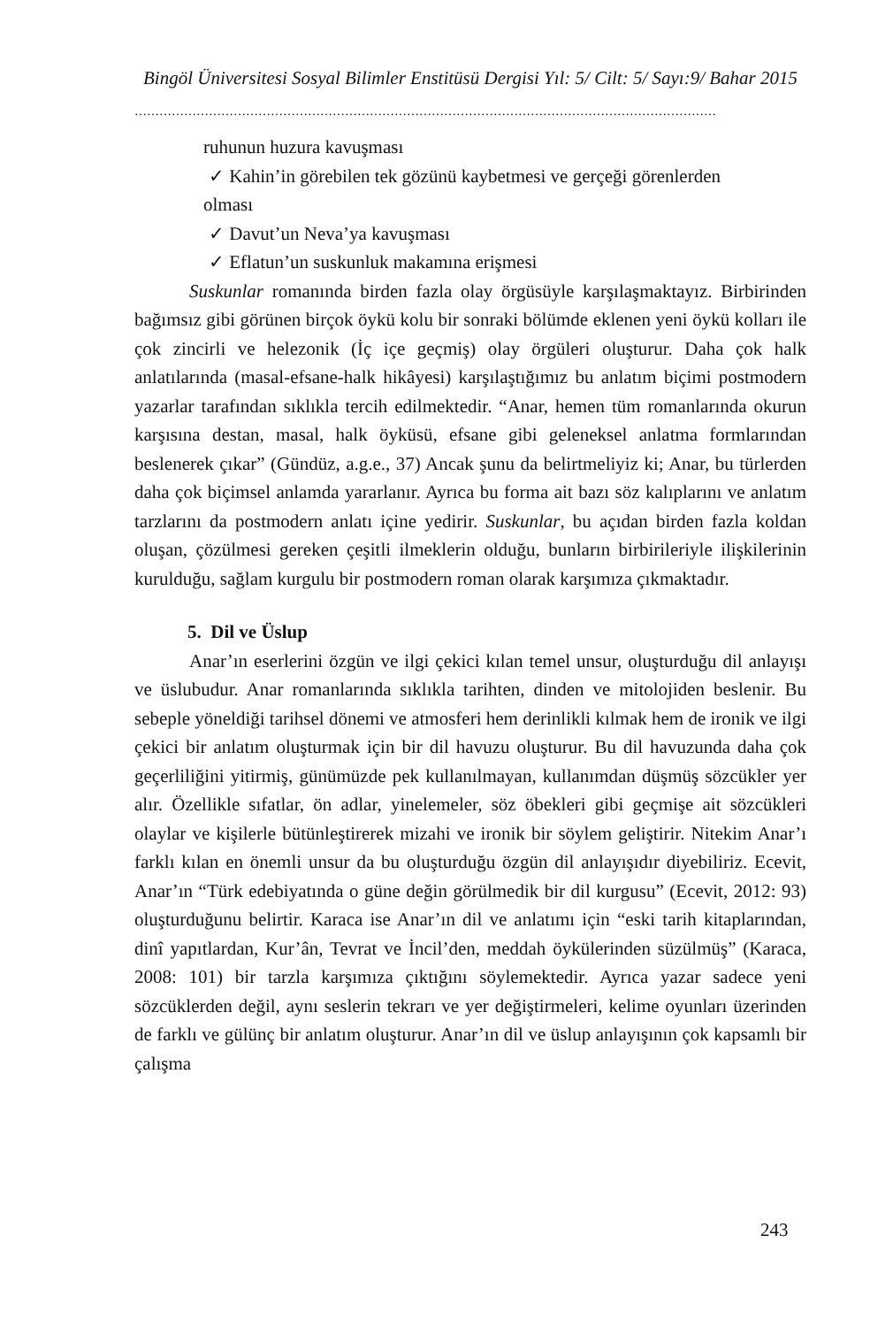Bingöl Üniversitesi Sosyal Bilimler Enstitüsü Dergisi Yıl: 5/ Cilt: 5/ Sayı:9/ Bahar 2015
……………………………………………………………………………………………………………………………
ruhunun huzura kavuşması
✓ Kahin’in görebilen tek gözünü kaybetmesi ve gerçeği görenlerden
olması
✓ Davut’un Neva’ya kavuşması
✓ Eflatun’un suskunluk makamına erişmesi
Suskunlar romanında birden fazla olay örgüsüyle karşılaşmaktayız. Birbirinden bağımsız gibi görünen birçok öykü kolu bir sonraki bölümde eklenen yeni öykü kolları ile çok zincirli ve helezonik (İç içe geçmiş) olay örgüleri oluşturur. Daha çok halk anlatılarında (masal-efsane-halk hikâyesi) karşılaştığımız bu anlatım biçimi postmodern yazarlar tarafından sıklıkla tercih edilmektedir. “Anar, hemen tüm romanlarında okurun karşısına destan, masal, halk öyküsü, efsane gibi geleneksel anlatma formlarından beslenerek çıkar” (Gündüz, a.g.e., 37) Ancak şunu da belirtmeliyiz ki; Anar, bu türlerden daha çok biçimsel anlamda yararlanır. Ayrıca bu forma ait bazı söz kalıplarını ve anlatım tarzlarını da postmodern anlatı içine yedirir. Suskunlar, bu açıdan birden fazla koldan oluşan, çözülmesi gereken çeşitli ilmeklerin olduğu, bunların birbirileriyle ilişkilerinin kurulduğu, sağlam kurgulu bir postmodern roman olarak karşımıza çıkmaktadır.
5. Dil ve Üslup
Anar’ın eserlerini özgün ve ilgi çekici kılan temel unsur, oluşturduğu dil anlayışı ve üslubudur. Anar romanlarında sıklıkla tarihten, dinden ve mitolojiden beslenir. Bu sebeple yöneldiği tarihsel dönemi ve atmosferi hem derinlikli kılmak hem de ironik ve ilgi çekici bir anlatım oluşturmak için bir dil havuzu oluşturur. Bu dil havuzunda daha çok geçerliliğini yitirmiş, günümüzde pek kullanılmayan, kullanımdan düşmüş sözcükler yer alır. Özellikle sıfatlar, ön adlar, yinelemeler, söz öbekleri gibi geçmişe ait sözcükleri olaylar ve kişilerle bütünleştirerek mizahi ve ironik bir söylem geliştirir. Nitekim Anar’ı farklı kılan en önemli unsur da bu oluşturduğu özgün dil anlayışıdır diyebiliriz. Ecevit, Anar’ın “Türk edebiyatında o güne değin görülmedik bir dil kurgusu” (Ecevit, 2012: 93) oluşturduğunu belirtir. Karaca ise Anar’ın dil ve anlatımı için “eski tarih kitaplarından, dinî yapıtlardan, Kur’ân, Tevrat ve İncil’den, meddah öykülerinden süzülmüş” (Karaca, 2008: 101) bir tarzla karşımıza çıktığını söylemektedir. Ayrıca yazar sadece yeni sözcüklerden değil, aynı seslerin tekrarı ve yer değiştirmeleri, kelime oyunları üzerinden de farklı ve gülünç bir anlatım oluşturur. Anar’ın dil ve üslup anlayışının çok kapsamlı bir çalışma
243